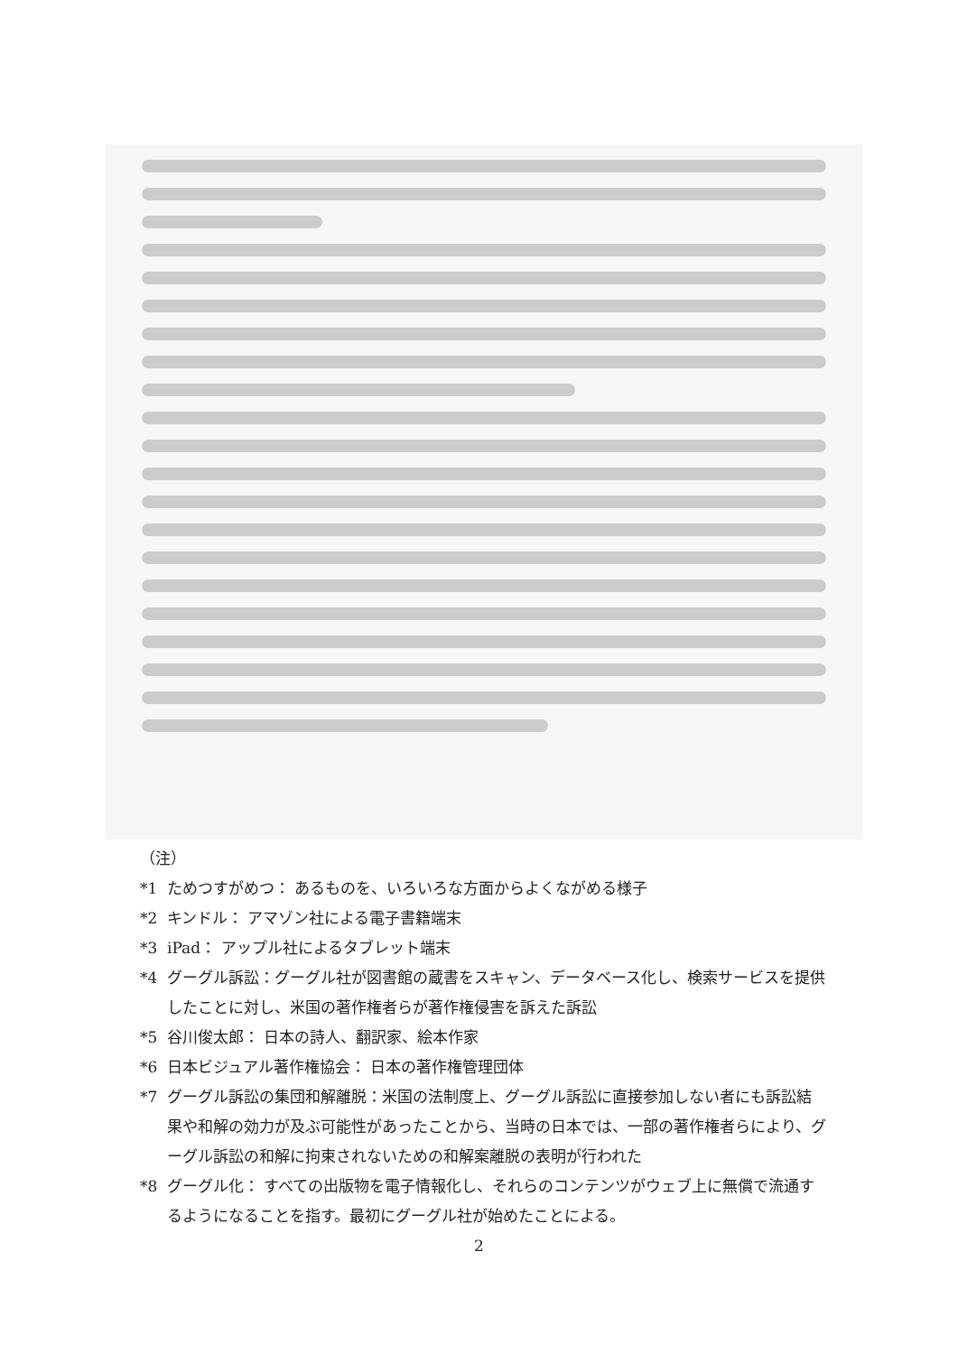（注）
*1 ためつすがめつ： あるものを、いろいろな方面からよくながめる様子
*2 キンドル： アマゾン社による電子書籍端末
*3 iPad： アップル社によるタブレット端末
*4 グーグル訴訟：グーグル社が図書館の蔵書をスキャン、データベース化し、検索サービスを提供したことに対し、米国の著作権者らが著作権侵害を訴えた訴訟
*5 谷川俊太郎： 日本の詩人、翻訳家、絵本作家
*6 日本ビジュアル著作権協会： 日本の著作権管理団体
*7 グーグル訴訟の集団和解離脱：米国の法制度上、グーグル訴訟に直接参加しない者にも訴訟結果や和解の効力が及ぶ可能性があったことから、当時の日本では、一部の著作権者らにより、グーグル訴訟の和解に拘束されないための和解案離脱の表明が行われた
*8 グーグル化： すべての出版物を電子情報化し、それらのコンテンツがウェブ上に無償で流通するようになることを指す。最初にグーグル社が始めたことによる。
2